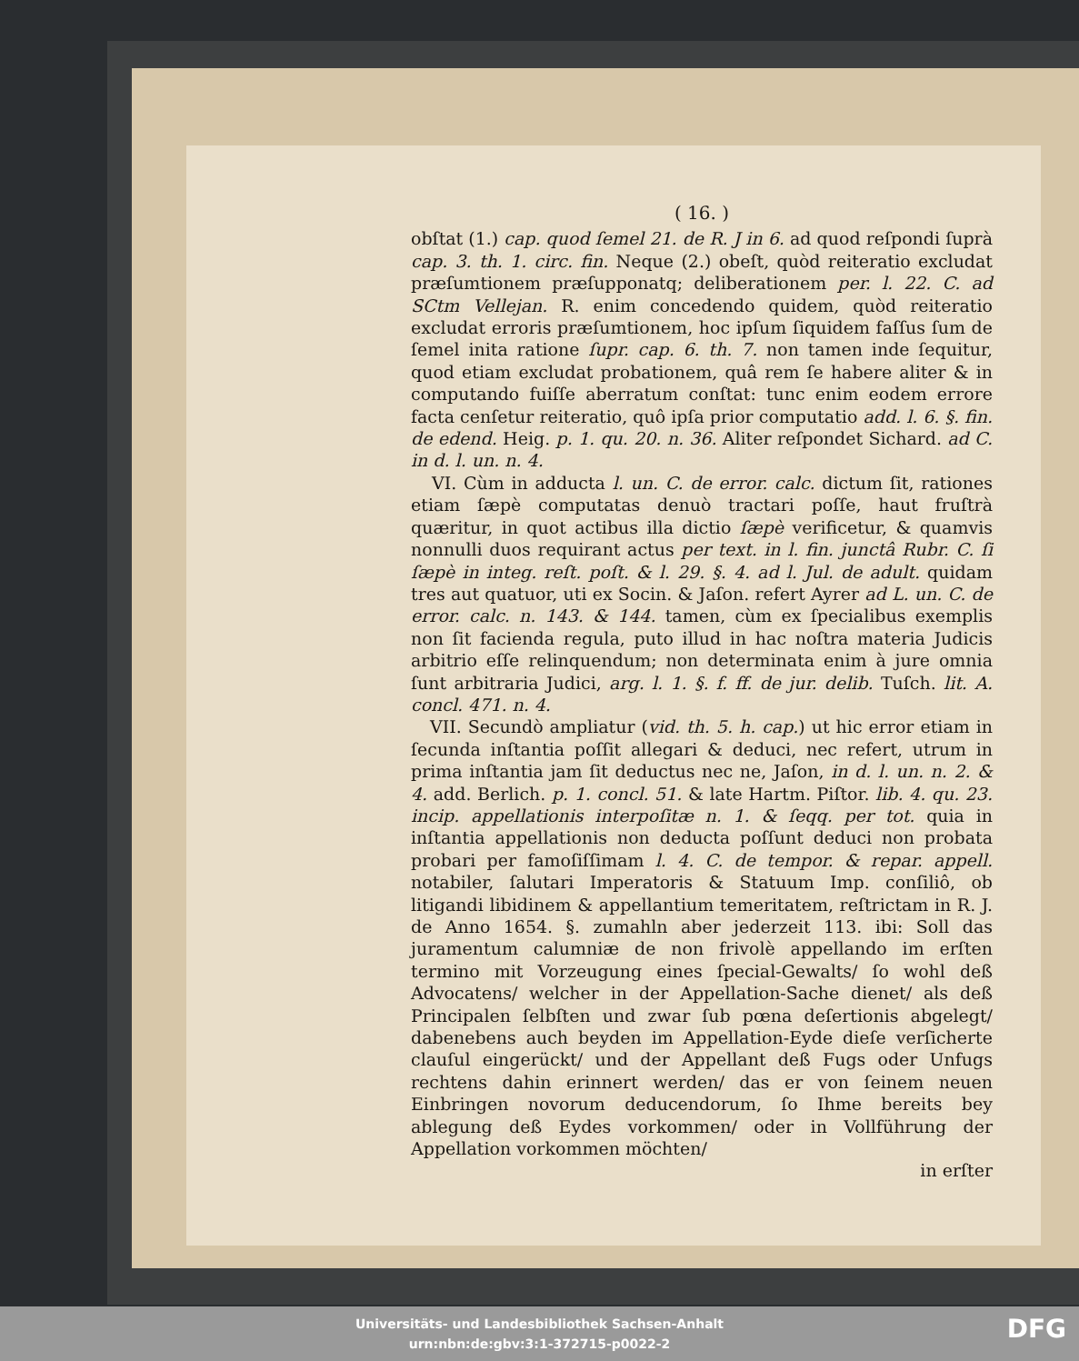( 16. )
obſtat (1.) cap. quod ſemel 21. de R. J in 6. ad quod reſpondi ſuprà cap. 3. th. 1. circ. fin. Neque (2.) obeſt, quòd reiteratio excludat præſumtionem præſupponatq; deliberationem per. l. 22. C. ad SCtm Vellejan. R. enim concedendo quidem, quòd reiteratio excludat erroris præſumtionem, hoc ipſum ſiquidem faſſus ſum de ſemel inita ratione ſupr. cap. 6. th. 7. non tamen inde ſequitur, quod etiam excludat probationem, quâ rem ſe habere aliter & in computando fuiſſe aberratum conſtat: tunc enim eodem errore facta cenſetur reiteratio, quô ipſa prior computatio add. l. 6. §. fin. de edend. Heig. p. 1. qu. 20. n. 36. Aliter reſpondet Sichard. ad C. in d. l. un. n. 4.
VI. Cùm in adducta l. un. C. de error. calc. dictum ſit, rationes etiam ſæpè computatas denuò tractari poſſe, haut fruſtrà quæritur, in quot actibus illa dictio ſæpè verificetur, & quamvis nonnulli duos requirant actus per text. in l. fin. junctâ Rubr. C. ſi ſæpè in integ. reſt. poſt. & l. 29. §. 4. ad l. Jul. de adult. quidam tres aut quatuor, uti ex Socin. & Jaſon. refert Ayrer ad L. un. C. de error. calc. n. 143. & 144. tamen, cùm ex ſpecialibus exemplis non ſit facienda regula, puto illud in hac noſtra materia Judicis arbitrio eſſe relinquendum; non determinata enim à jure omnia ſunt arbitraria Judici, arg. l. 1. §. f. ff. de jur. delib. Tuſch. lit. A. concl. 471. n. 4.
VII. Secundò ampliatur (vid. th. 5. h. cap.) ut hic error etiam in ſecunda inſtantia poſſit allegari & deduci, nec refert, utrum in prima inſtantia jam ſit deductus nec ne, Jaſon, in d. l. un. n. 2. & 4. add. Berlich. p. 1. concl. 51. & late Hartm. Piſtor. lib. 4. qu. 23. incip. appellationis interpoſitæ n. 1. & ſeqq. per tot. quia in inſtantia appellationis non deducta poſſunt deduci non probata probari per famoſiſſimam l. 4. C. de tempor. & repar. appell. notabiler, ſalutari Imperatoris & Statuum Imp. conſiliô, ob litigandi libidinem & appellantium temeritatem, reſtrictam in R. J. de Anno 1654. §. zumahln aber jederzeit 113. ibi: Soll das juramentum calumniæ de non frivolè appellando im erſten termino mit Vorzeugung eines ſpecial-Gewalts/ ſo wohl deß Advocatens/ welcher in der Appellation-Sache dienet/ als deß Principalen ſelbſten und zwar ſub pœna deſertionis abgelegt/ dabenebens auch beyden im Appellation-Eyde dieſe verſicherte clauſul eingerückt/ und der Appellant deß Fugs oder Unfugs rechtens dahin erinnert werden/ das er von ſeinem neuen Einbringen novorum deducendorum, ſo Ihme bereits bey ablegung deß Eydes vorkommen/ oder in Vollführung der Appellation vorkommen möchten/
in erſter
Universitäts- und Landesbibliothek Sachsen-Anhalt
urn:nbn:de:gbv:3:1-372715-p0022-2
DFG